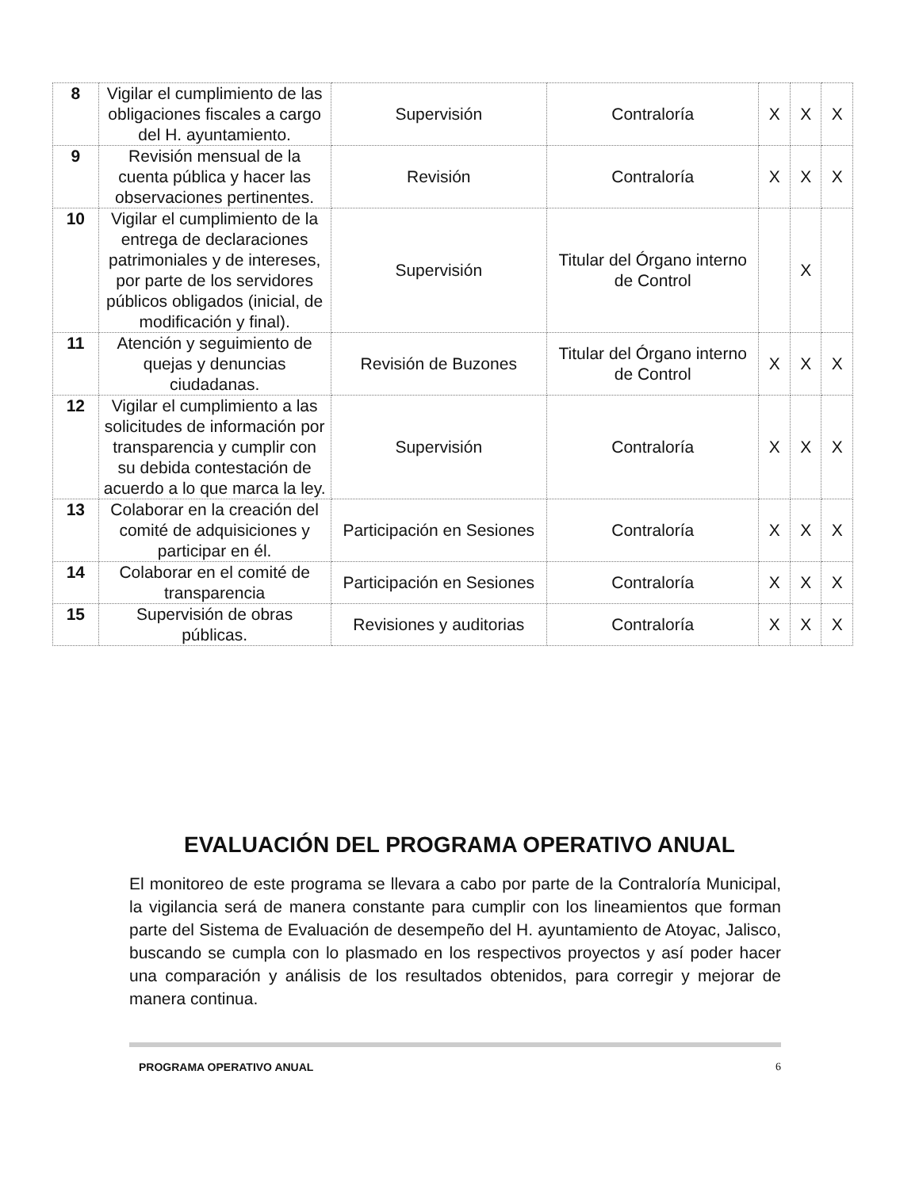| 8 | Vigilar el cumplimiento de las obligaciones fiscales a cargo del H. ayuntamiento. | Supervisión | Contraloría | X | X | X |
| 9 | Revisión mensual de la cuenta pública y hacer las observaciones pertinentes. | Revisión | Contraloría | X | X | X |
| 10 | Vigilar el cumplimiento de la entrega de declaraciones patrimoniales y de intereses, por parte de los servidores públicos obligados (inicial, de modificación y final). | Supervisión | Titular del Órgano interno de Control | | X | |
| 11 | Atención y seguimiento de quejas y denuncias ciudadanas. | Revisión de Buzones | Titular del Órgano interno de Control | X | X | X |
| 12 | Vigilar el cumplimiento a las solicitudes de información por transparencia y cumplir con su debida contestación de acuerdo a lo que marca la ley. | Supervisión | Contraloría | X | X | X |
| 13 | Colaborar en la creación del comité de adquisiciones y participar en él. | Participación en Sesiones | Contraloría | X | X | X |
| 14 | Colaborar en el comité de transparencia | Participación en Sesiones | Contraloría | X | X | X |
| 15 | Supervisión de obras públicas. | Revisiones y auditorias | Contraloría | X | X | X |
EVALUACIÓN DEL PROGRAMA OPERATIVO ANUAL
El monitoreo de este programa se llevara a cabo por parte de la Contraloría Municipal, la vigilancia será de manera constante para cumplir con los lineamientos que forman parte del Sistema de Evaluación de desempeño del H. ayuntamiento de Atoyac, Jalisco, buscando se cumpla con lo plasmado en los respectivos proyectos y así poder hacer una comparación y análisis de los resultados obtenidos, para corregir y mejorar de manera continua.
PROGRAMA OPERATIVO ANUAL 6